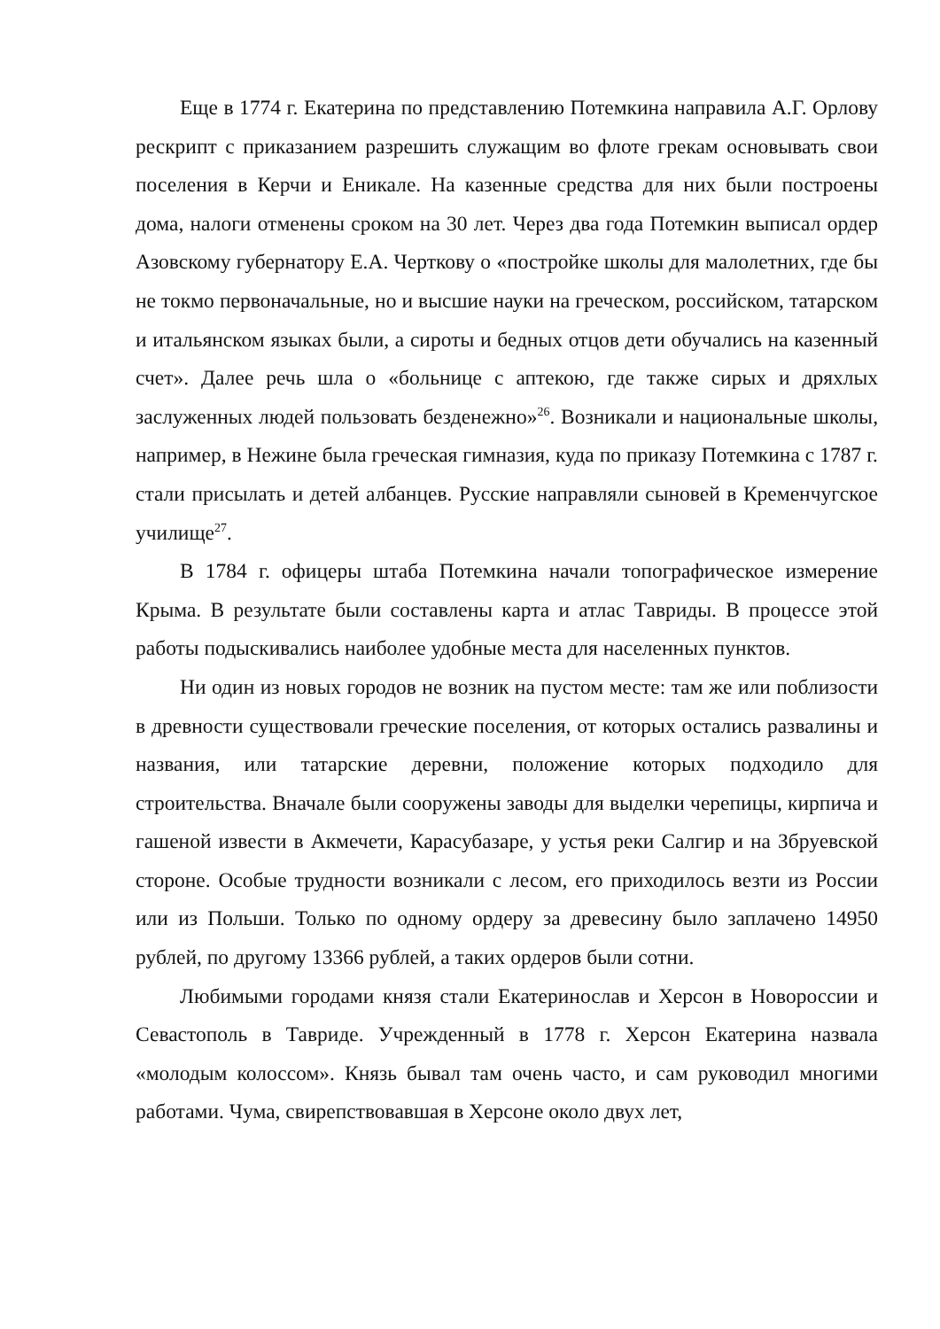Еще в 1774 г. Екатерина по представлению Потемкина направила А.Г. Орлову рескрипт с приказанием разрешить служащим во флоте грекам основывать свои поселения в Керчи и Еникале. На казенные средства для них были построены дома, налоги отменены сроком на 30 лет. Через два года Потемкин выписал ордер Азовскому губернатору Е.А. Черткову о «постройке школы для малолетних, где бы не токмо первоначальные, но и высшие науки на греческом, российском, татарском и итальянском языках были, а сироты и бедных отцов дети обучались на казенный счет». Далее речь шла о «больнице с аптекою, где также сирых и дряхлых заслуженных людей пользовать безденежно»<sup>26</sup>. Возникали и национальные школы, например, в Нежине была греческая гимназия, куда по приказу Потемкина с 1787 г. стали присылать и детей албанцев. Русские направляли сыновей в Кременчугское училище<sup>27</sup>.
В 1784 г. офицеры штаба Потемкина начали топографическое измерение Крыма. В результате были составлены карта и атлас Тавриды. В процессе этой работы подыскивались наиболее удобные места для населенных пунктов.
Ни один из новых городов не возник на пустом месте: там же или поблизости в древности существовали греческие поселения, от которых остались развалины и названия, или татарские деревни, положение которых подходило для строительства. Вначале были сооружены заводы для выделки черепицы, кирпича и гашеной извести в Акмечети, Карасубазаре, у устья реки Салгир и на Збруевской стороне. Особые трудности возникали с лесом, его приходилось везти из России или из Польши. Только по одному ордеру за древесину было заплачено 14950 рублей, по другому 13366 рублей, а таких ордеров были сотни.
Любимыми городами князя стали Екатеринослав и Херсон в Новороссии и Севастополь в Тавриде. Учрежденный в 1778 г. Херсон Екатерина назвала «молодым колоссом». Князь бывал там очень часто, и сам руководил многими работами. Чума, свирепствовавшая в Херсоне около двух лет,